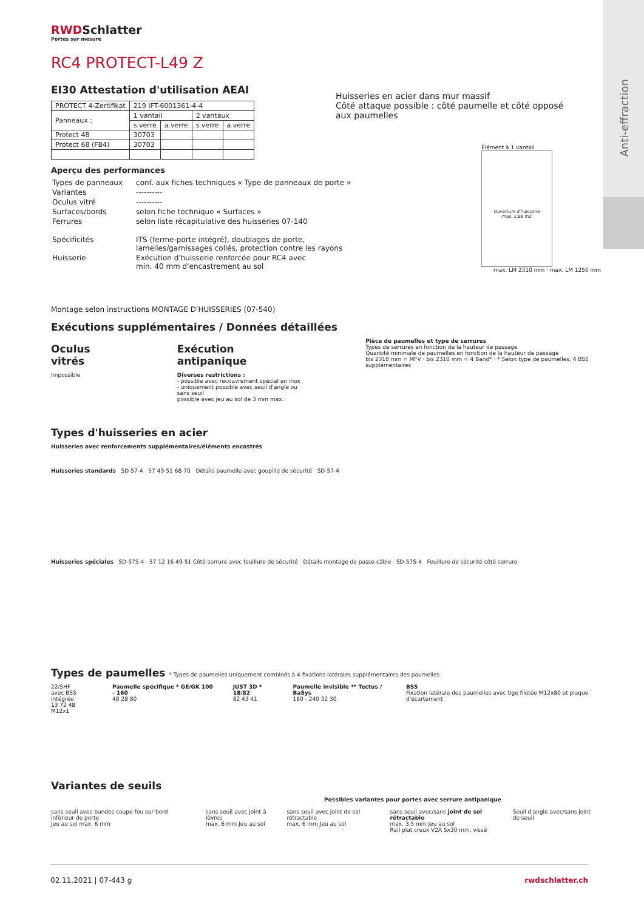Anti-effraction
Huisseries en acier dans mur massif
Côté attaque possible : côté paumelle et côté opposé
aux paumelles
Élément à 1 vantail
Ouverture d'huisserie
max. 2,88 m2
max. LM 2310 mm · max. LM 1250 mm
RWDSchlatter
Portes sur mesure
RC4 PROTECT-L49 Z
EI30 Attestation d'utilisation AEAI
| PROTECT 4-Zertifikat | 219 IFT-6001361-4-4 | | | |
| Panneaux : | 1 vantail | | 2 vantaux | |
| | s.verre | a.verre | s.verre | a.verre |
| Protect 48 | 30703 | | | |
| Protect 68 (FB4) | 30703 | | | |
Aperçu des performances
| Types de panneaux | conf. aux fiches techniques « Type de panneaux de porte » |
| Variantes | ---------- |
| Oculus vitré | ---------- |
| Surfaces/bords | selon fiche technique « Surfaces » |
| Ferrures | selon liste récapitulative des huisseries 07-140 |
| Spécificités | ITS (ferme-porte intégré), doublages de porte, lamelles/garnissages collés, protection contre les rayons |
| Huisserie | Exécution d'huisserie renforcée pour RC4 avec min. 40 mm d'encastrement au sol |
Montage selon instructions MONTAGE D'HUISSERIES (07-540)
Exécutions supplémentaires / Données détaillées
Oculus vitrés
Impossible
Exécution antipanique
Diverses restrictions :
- possible avec recouvrement spécial en inox
- uniquement possible avec seuil d'angle ou sans seuil
possible avec jeu au sol de 3 mm max.
Pièce de paumelles et type de serrures
Types de serrures en fonction de la hauteur de passage
Quantité minimale de paumelles en fonction de la hauteur de passage
bis 2310 mm = MFV · bis 2310 mm = 4 Band* · * Selon type de paumelles, 4 BSS supplémentaires
Types d'huisseries en acier
Huisseries avec renforcements supplémentaires/éléments encastrés
Huisseries standards SD-57-4 57 49-51 68-70 Détails paumelle avec goupille de sécurité SD-57-4
Huisseries spéciales SD-57S-4 57 12 16 49-51 Côté serrure avec feuillure de sécurité Détails montage de passe-câble SD-57S-4 Feuillure de sécurité côté serrure
Types de paumelles * Types de paumelles uniquement combinés à 4 fixations latérales supplémentaires des paumelles
22/SHF
avec BSS intégrée
13 72 48 M12x1
Paumelle spécifique * GE/GK 100 - 160
48 28 80
JUST 3D * 18/82
82 43 41
Paumelle invisible ** Tectus / BaSys
180 - 240 32 30
BSS
Fixation latérale des paumelles avec tige filetée M12x80 et plaque d'écartement
Variantes de seuils
Possibles variantes pour portes avec serrure antipanique
sans seuil avec bandes coupe-feu sur bord inférieur de porte
Jeu au sol max. 6 mm
sans seuil avec joint à lèvres
max. 6 mm Jeu au sol
sans seuil avec joint de sol rétractable
max. 6 mm Jeu au sol
sans seuil avec/sans joint de sol rétractable
max. 3,5 mm Jeu au sol
Rail plat creux V2A 5x30 mm, vissé
Seuil d'angle avec/sans joint de seuil
02.11.2021 | 07-443 g rwdschlatter.ch